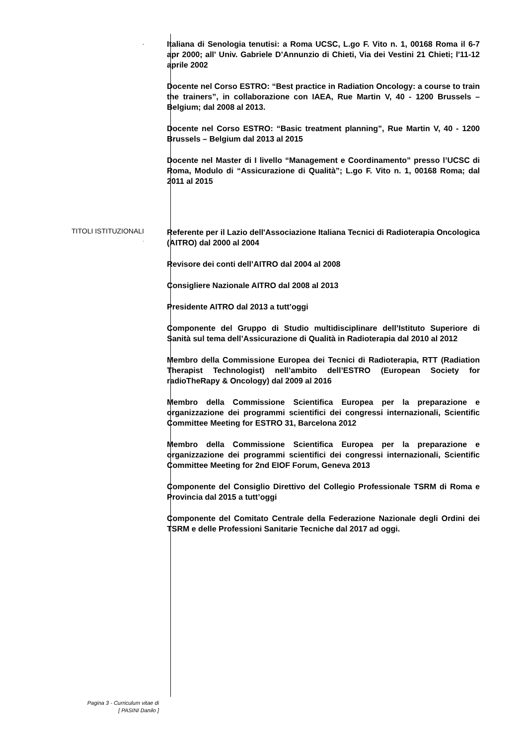.
Italiana di Senologia tenutisi: a Roma UCSC, L.go F. Vito n. 1, 00168 Roma il 6-7 apr 2000; all' Univ. Gabriele D’Annunzio di Chieti, Via dei Vestini 21 Chieti; l'11-12 aprile 2002
Docente nel Corso ESTRO: “Best practice in Radiation Oncology: a course to train the trainers”, in collaborazione con IAEA, Rue Martin V, 40 - 1200 Brussels – Belgium; dal 2008 al 2013.
Docente nel Corso ESTRO: “Basic treatment planning”, Rue Martin V, 40 - 1200 Brussels – Belgium dal 2013 al 2015
Docente nel Master di I livello “Management e Coordinamento” presso l’UCSC di Roma, Modulo di “Assicurazione di Qualità”; L.go F. Vito n. 1, 00168 Roma; dal 2011 al 2015
TITOLI ISTITUZIONALI
.
Referente per il Lazio dell'Associazione Italiana Tecnici di Radioterapia Oncologica (AITRO) dal 2000 al 2004
Revisore dei conti dell’AITRO dal 2004 al 2008
Consigliere Nazionale AITRO dal 2008 al 2013
Presidente AITRO dal 2013 a tutt’oggi
Componente del Gruppo di Studio multidisciplinare dell’Istituto Superiore di Sanità sul tema dell’Assicurazione di Qualità in Radioterapia dal 2010 al 2012
Membro della Commissione Europea dei Tecnici di Radioterapia, RTT (Radiation Therapist Technologist) nell’ambito dell’ESTRO (European Society for radioTheRapy & Oncology) dal 2009 al 2016
Membro della Commissione Scientifica Europea per la preparazione e organizzazione dei programmi scientifici dei congressi internazionali, Scientific Committee Meeting for ESTRO 31, Barcelona 2012
Membro della Commissione Scientifica Europea per la preparazione e organizzazione dei programmi scientifici dei congressi internazionali, Scientific Committee Meeting for 2nd EIOF Forum, Geneva 2013
Componente del Consiglio Direttivo del Collegio Professionale TSRM di Roma e Provincia dal 2015 a tutt’oggi
Componente del Comitato Centrale della Federazione Nazionale degli Ordini dei TSRM e delle Professioni Sanitarie Tecniche dal 2017 ad oggi.
Pagina 3 - Curriculum vitae di
[ PASINI Danilo ]